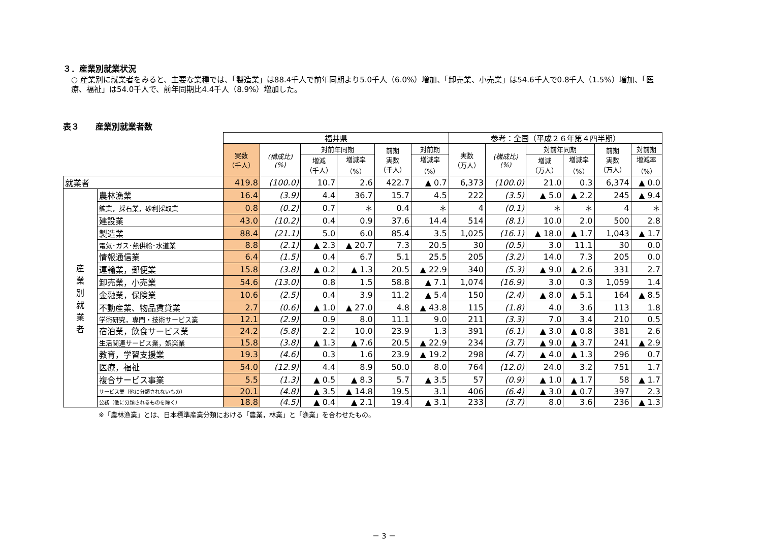３．産業別就業状況
○ 産業別に就業者をみると、主要な業種では、「製造業」は88.4千人で前年同期より5.0千人（6.0%）増加、「卸売業、小売業」は54.6千人で0.8千人（1.5%）増加、「医療、福祉」は54.0千人で、前年同期比4.4千人（8.9%）増加した。
表３　　産業別就業者数
| | | 福井県 | | | | | | 参考：全国（平成２６年第４四半期） | | | | | |
| --- | --- | --- | --- | --- | --- | --- | --- | --- | --- | --- | --- | --- | --- |
| | | 実数 （千人） | (構成比) (%) | 対前年同期 | | 前期 実数 （千人） | 対前期 | 実数 （万人） | (構成比) (%) | 対前年同期 | | 前期 実数 （万人） | 対前期 |
| | | | | 増減 （千人） | 増減率 （%） | | 増減率 （%） | | | 増減 （万人） | 増減率 （%） | | 増減率 （%） |
| 就業者 | | 419.8 | (100.0) | 10.7 | 2.6 | 422.7 | ▲ 0.7 | 6,373 | (100.0) | 21.0 | 0.3 | 6,374 | ▲ 0.0 |
| 産 業 別 就 業 者 | 農林漁業 | 16.4 | (3.9) | 4.4 | 36.7 | 15.7 | 4.5 | 222 | (3.5) | ▲ 5.0 | ▲ 2.2 | 245 | ▲ 9.4 |
| | 鉱業，採石業，砂利採取業 | 0.8 | (0.2) | 0.7 | ＊ | 0.4 | ＊ | 4 | (0.1) | ＊ | ＊ | 4 | ＊ |
| | 建設業 | 43.0 | (10.2) | 0.4 | 0.9 | 37.6 | 14.4 | 514 | (8.1) | 10.0 | 2.0 | 500 | 2.8 |
| | 製造業 | 88.4 | (21.1) | 5.0 | 6.0 | 85.4 | 3.5 | 1,025 | (16.1) | ▲ 18.0 | ▲ 1.7 | 1,043 | ▲ 1.7 |
| | 電気･ガス･熱供給･水道業 | 8.8 | (2.1) | ▲ 2.3 | ▲ 20.7 | 7.3 | 20.5 | 30 | (0.5) | 3.0 | 11.1 | 30 | 0.0 |
| | 情報通信業 | 6.4 | (1.5) | 0.4 | 6.7 | 5.1 | 25.5 | 205 | (3.2) | 14.0 | 7.3 | 205 | 0.0 |
| | 運輸業，郵便業 | 15.8 | (3.8) | ▲ 0.2 | ▲ 1.3 | 20.5 | ▲ 22.9 | 340 | (5.3) | ▲ 9.0 | ▲ 2.6 | 331 | 2.7 |
| | 卸売業，小売業 | 54.6 | (13.0) | 0.8 | 1.5 | 58.8 | ▲ 7.1 | 1,074 | (16.9) | 3.0 | 0.3 | 1,059 | 1.4 |
| | 金融業，保険業 | 10.6 | (2.5) | 0.4 | 3.9 | 11.2 | ▲ 5.4 | 150 | (2.4) | ▲ 8.0 | ▲ 5.1 | 164 | ▲ 8.5 |
| | 不動産業、物品賃貸業 | 2.7 | (0.6) | ▲ 1.0 | ▲ 27.0 | 4.8 | ▲ 43.8 | 115 | (1.8) | 4.0 | 3.6 | 113 | 1.8 |
| | 学術研究，専門・技術サービス業 | 12.1 | (2.9) | 0.9 | 8.0 | 11.1 | 9.0 | 211 | (3.3) | 7.0 | 3.4 | 210 | 0.5 |
| | 宿泊業，飲食サービス業 | 24.2 | (5.8) | 2.2 | 10.0 | 23.9 | 1.3 | 391 | (6.1) | ▲ 3.0 | ▲ 0.8 | 381 | 2.6 |
| | 生活関連サービス業，娯楽業 | 15.8 | (3.8) | ▲ 1.3 | ▲ 7.6 | 20.5 | ▲ 22.9 | 234 | (3.7) | ▲ 9.0 | ▲ 3.7 | 241 | ▲ 2.9 |
| | 教育，学習支援業 | 19.3 | (4.6) | 0.3 | 1.6 | 23.9 | ▲ 19.2 | 298 | (4.7) | ▲ 4.0 | ▲ 1.3 | 296 | 0.7 |
| | 医療，福祉 | 54.0 | (12.9) | 4.4 | 8.9 | 50.0 | 8.0 | 764 | (12.0) | 24.0 | 3.2 | 751 | 1.7 |
| | 複合サービス事業 | 5.5 | (1.3) | ▲ 0.5 | ▲ 8.3 | 5.7 | ▲ 3.5 | 57 | (0.9) | ▲ 1.0 | ▲ 1.7 | 58 | ▲ 1.7 |
| | サービス業（他に分類されないもの） | 20.1 | (4.8) | ▲ 3.5 | ▲ 14.8 | 19.5 | 3.1 | 406 | (6.4) | ▲ 3.0 | ▲ 0.7 | 397 | 2.3 |
| | 公務（他に分類されるものを除く） | 18.8 | (4.5) | ▲ 0.4 | ▲ 2.1 | 19.4 | ▲ 3.1 | 233 | (3.7) | 8.0 | 3.6 | 236 | ▲ 1.3 |
※「農林漁業」とは、日本標準産業分類における「農業，林業」と「漁業」を合わせたもの。
－ 3 －